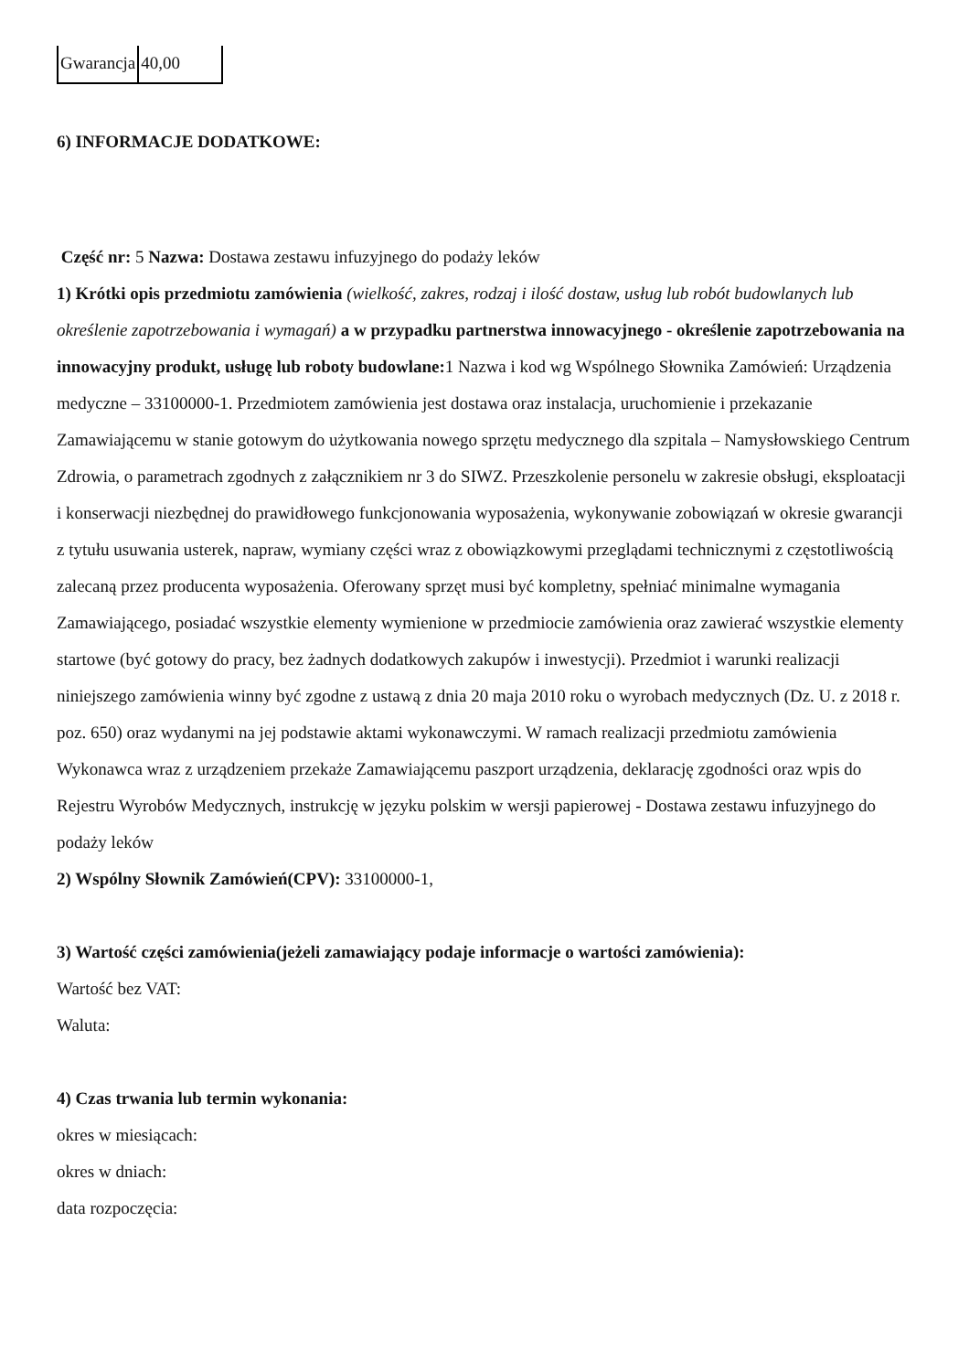| Gwarancja | 40,00 |
6) INFORMACJE DODATKOWE:
Część nr: 5 Nazwa: Dostawa zestawu infuzyjnego do podaży leków
1) Krótki opis przedmiotu zamówienia (wielkość, zakres, rodzaj i ilość dostaw, usług lub robót budowlanych lub określenie zapotrzebowania i wymagań) a w przypadku partnerstwa innowacyjnego - określenie zapotrzebowania na innowacyjny produkt, usługę lub roboty budowlane: 1 Nazwa i kod wg Wspólnego Słownika Zamówień: Urządzenia medyczne – 33100000-1. Przedmiotem zamówienia jest dostawa oraz instalacja, uruchomienie i przekazanie Zamawiającemu w stanie gotowym do użytkowania nowego sprzętu medycznego dla szpitala – Namysłowskiego Centrum Zdrowia, o parametrach zgodnych z załącznikiem nr 3 do SIWZ. Przeszkolenie personelu w zakresie obsługi, eksploatacji i konserwacji niezbędnej do prawidłowego funkcjonowania wyposażenia, wykonywanie zobowiązań w okresie gwarancji z tytułu usuwania usterek, napraw, wymiany części wraz z obowiązkowymi przeglądami technicznymi z częstotliwością zalecaną przez producenta wyposażenia. Oferowany sprzęt musi być kompletny, spełniać minimalne wymagania Zamawiającego, posiadać wszystkie elementy wymienione w przedmiocie zamówienia oraz zawierać wszystkie elementy startowe (być gotowy do pracy, bez żadnych dodatkowych zakupów i inwestycji). Przedmiot i warunki realizacji niniejszego zamówienia winny być zgodne z ustawą z dnia 20 maja 2010 roku o wyrobach medycznych (Dz. U. z 2018 r. poz. 650) oraz wydanymi na jej podstawie aktami wykonawczymi. W ramach realizacji przedmiotu zamówienia Wykonawca wraz z urządzeniem przekaże Zamawiającemu paszport urządzenia, deklarację zgodności oraz wpis do Rejestru Wyrobów Medycznych, instrukcję w języku polskim w wersji papierowej - Dostawa zestawu infuzyjnego do podaży leków
2) Wspólny Słownik Zamówień(CPV): 33100000-1,
3) Wartość części zamówienia(jeżeli zamawiający podaje informacje o wartości zamówienia):
Wartość bez VAT:
Waluta:
4) Czas trwania lub termin wykonania:
okres w miesiącach:
okres w dniach:
data rozpoczęcia: